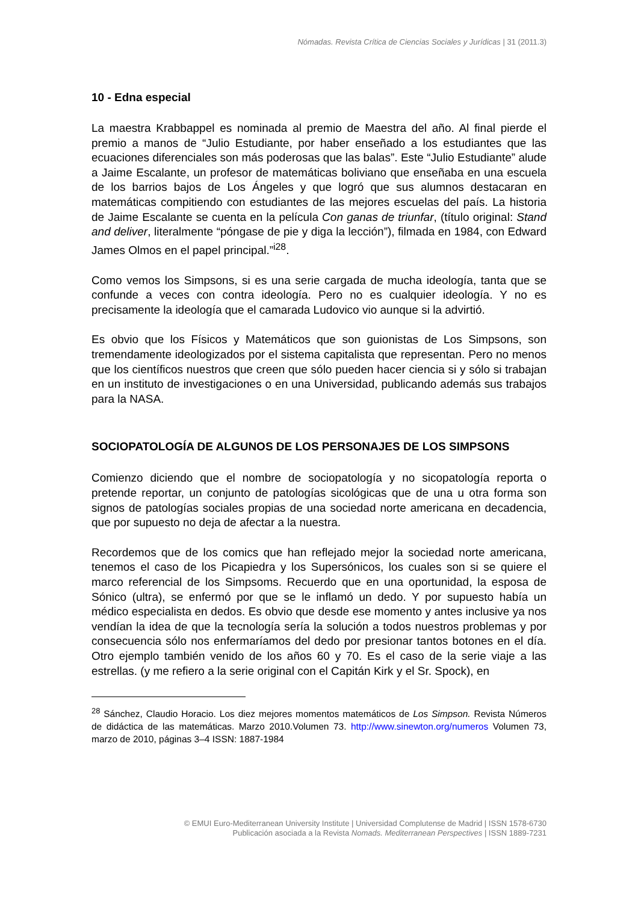Nómadas. Revista Crítica de Ciencias Sociales y Jurídicas | 31 (2011.3)
10 - Edna especial
La maestra Krabbappel es nominada al premio de Maestra del año. Al final pierde el premio a manos de “Julio Estudiante, por haber enseñado a los estudiantes que las ecuaciones diferenciales son más poderosas que las balas”. Este “Julio Estudiante” alude a Jaime Escalante, un profesor de matemáticas boliviano que enseñaba en una escuela de los barrios bajos de Los Ángeles y que logró que sus alumnos destacaran en matemáticas compitiendo con estudiantes de las mejores escuelas del país. La historia de Jaime Escalante se cuenta en la película Con ganas de triunfar, (título original: Stand and deliver, literalmente “póngase de pie y diga la lección”), filmada en 1984, con Edward James Olmos en el papel principal.”<sup>i28</sup>.
Como vemos los Simpsons, si es una serie cargada de mucha ideología, tanta que se confunde a veces con contra ideología. Pero no es cualquier ideología. Y no es precisamente la ideología que el camarada Ludovico vio aunque si la advirtió.
Es obvio que los Físicos y Matemáticos que son guionistas de Los Simpsons, son tremendamente ideologizados por el sistema capitalista que representan. Pero no menos que los científicos nuestros que creen que sólo pueden hacer ciencia si y sólo si trabajan en un instituto de investigaciones o en una Universidad, publicando además sus trabajos para la NASA.
SOCIOPATOLOGÍA DE ALGUNOS DE LOS PERSONAJES DE LOS SIMPSONS
Comienzo diciendo que el nombre de sociopatología y no sicopatología reporta o pretende reportar, un conjunto de patologías sicológicas que de una u otra forma son signos de patologías sociales propias de una sociedad norte americana en decadencia, que por supuesto no deja de afectar a la nuestra.
Recordemos que de los comics que han reflejado mejor la sociedad norte americana, tenemos el caso de los Picapiedra y los Supersónicos, los cuales son si se quiere el marco referencial de los Simpsoms. Recuerdo que en una oportunidad, la esposa de Sónico (ultra), se enfermó por que se le inflamó un dedo. Y por supuesto había un médico especialista en dedos. Es obvio que desde ese momento y antes inclusive ya nos vendían la idea de que la tecnología sería la solución a todos nuestros problemas y por consecuencia sólo nos enfermaríamos del dedo por presionar tantos botones en el día. Otro ejemplo también venido de los años 60 y 70. Es el caso de la serie viaje a las estrellas. (y me refiero a la serie original con el Capitán Kirk y el Sr. Spock), en
<sup>28</sup> Sánchez, Claudio Horacio. Los diez mejores momentos matemáticos de Los Simpson. Revista Números de didáctica de las matemáticas. Marzo 2010.Volumen 73. http://www.sinewton.org/numeros Volumen 73, marzo de 2010, páginas 3–4 ISSN: 1887-1984
© EMUI Euro-Mediterranean University Institute | Universidad Complutense de Madrid | ISSN 1578-6730
Publicación asociada a la Revista Nomads. Mediterranean Perspectives | ISSN 1889-7231